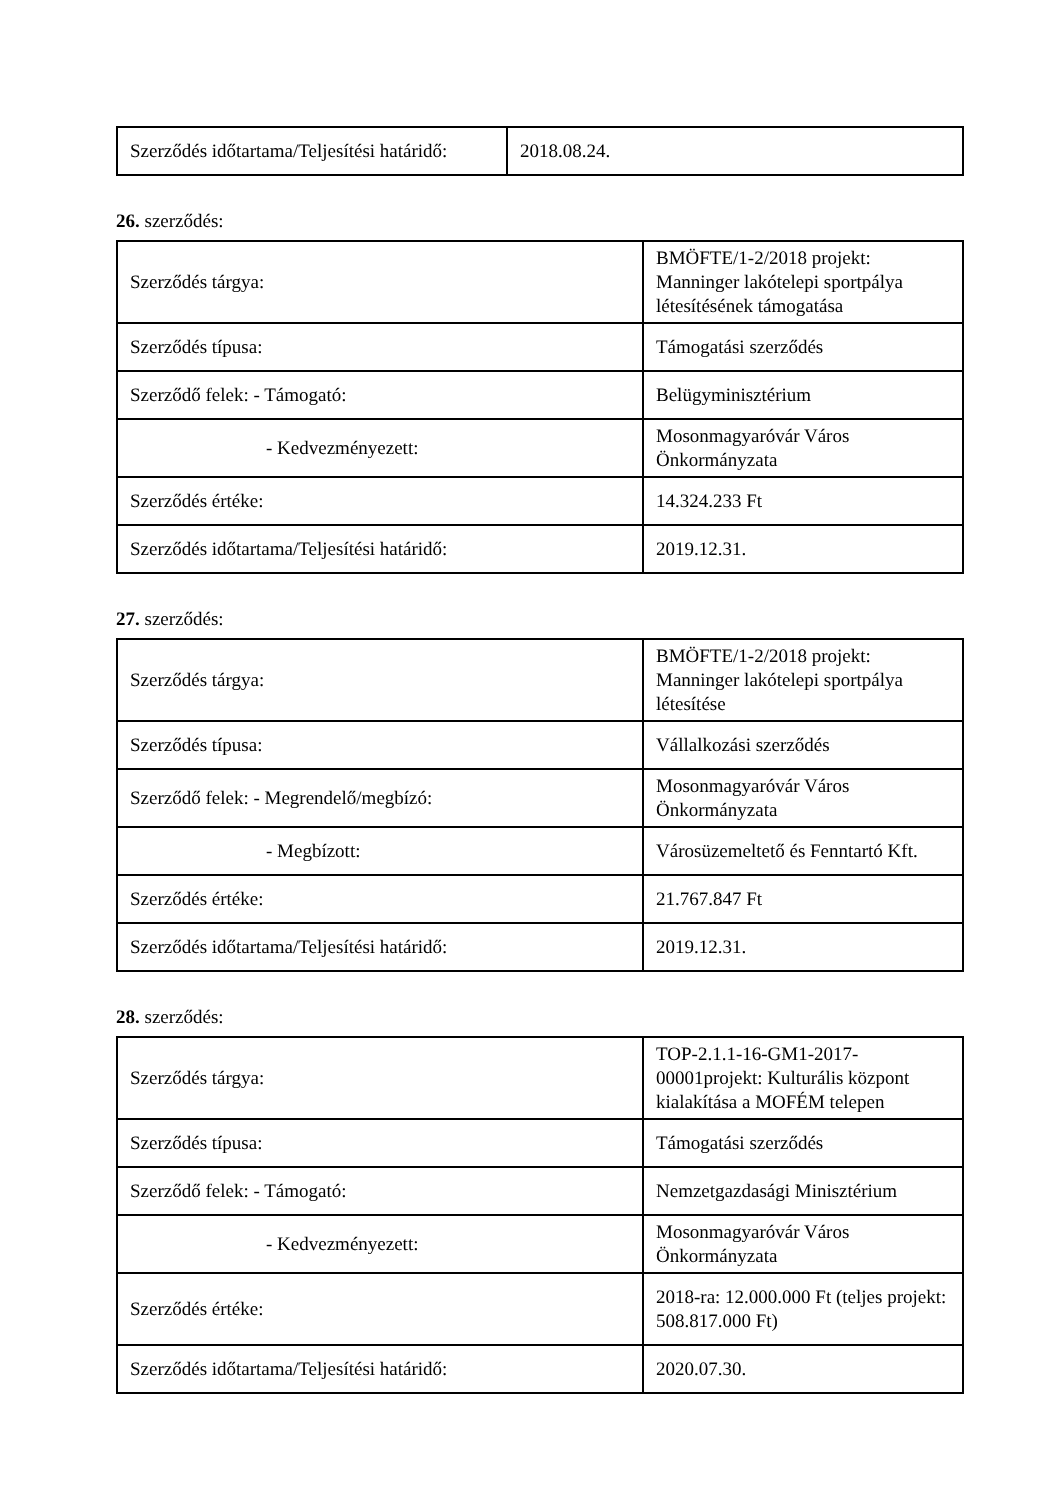| Szerződés időtartama/Teljesítési határidő: | 2018.08.24. |
26. szerződés:
| Szerződés tárgya: | BMÖFTE/1-2/2018 projekt: Manninger lakótelepi sportpálya létesítésének támogatása |
| Szerződés típusa: | Támogatási szerződés |
| Szerződő felek: - Támogató: | Belügyminisztérium |
| - Kedvezményezett: | Mosonmagyaróvár Város Önkormányzata |
| Szerződés értéke: | 14.324.233 Ft |
| Szerződés időtartama/Teljesítési határidő: | 2019.12.31. |
27. szerződés:
| Szerződés tárgya: | BMÖFTE/1-2/2018 projekt: Manninger lakótelepi sportpálya létesítése |
| Szerződés típusa: | Vállalkozási szerződés |
| Szerződő felek: - Megrendelő/megbízó: | Mosonmagyaróvár Város Önkormányzata |
| - Megbízott: | Városüzemeltető és Fenntartó Kft. |
| Szerződés értéke: | 21.767.847 Ft |
| Szerződés időtartama/Teljesítési határidő: | 2019.12.31. |
28. szerződés:
| Szerződés tárgya: | TOP-2.1.1-16-GM1-2017-00001projekt: Kulturális központ kialakítása a MOFÉM telepen |
| Szerződés típusa: | Támogatási szerződés |
| Szerződő felek: - Támogató: | Nemzetgazdasági Minisztérium |
| - Kedvezményezett: | Mosonmagyaróvár Város Önkormányzata |
| Szerződés értéke: | 2018-ra: 12.000.000 Ft (teljes projekt: 508.817.000 Ft) |
| Szerződés időtartama/Teljesítési határidő: | 2020.07.30. |